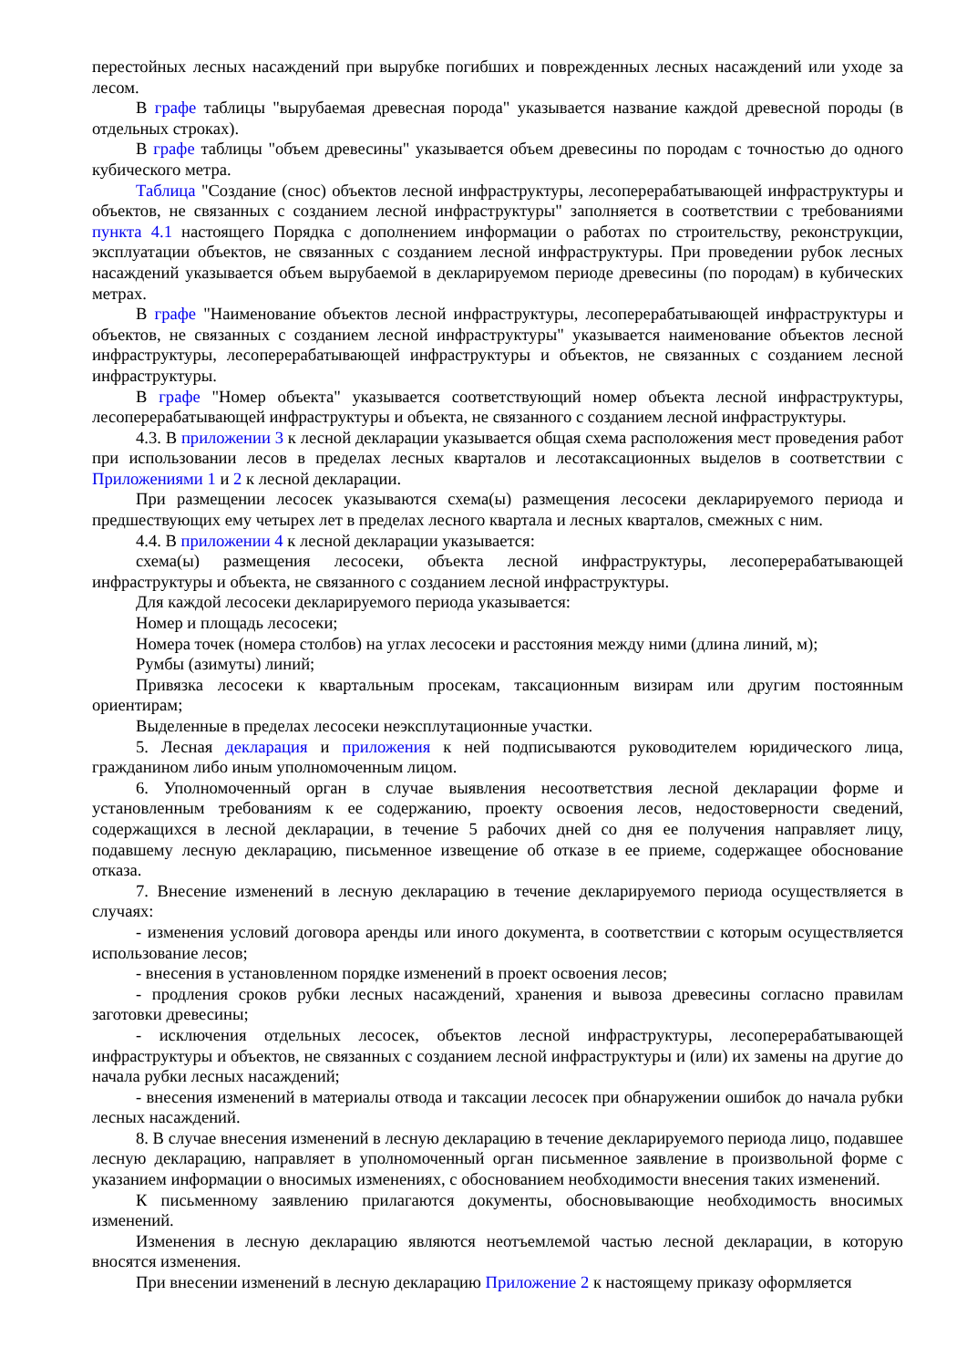перестойных лесных насаждений при вырубке погибших и поврежденных лесных насаждений или уходе за лесом.
В графе таблицы "вырубаемая древесная порода" указывается название каждой древесной породы (в отдельных строках).
В графе таблицы "объем древесины" указывается объем древесины по породам с точностью до одного кубического метра.
Таблица "Создание (снос) объектов лесной инфраструктуры, лесоперерабатывающей инфраструктуры и объектов, не связанных с созданием лесной инфраструктуры" заполняется в соответствии с требованиями пункта 4.1 настоящего Порядка с дополнением информации о работах по строительству, реконструкции, эксплуатации объектов, не связанных с созданием лесной инфраструктуры. При проведении рубок лесных насаждений указывается объем вырубаемой в декларируемом периоде древесины (по породам) в кубических метрах.
В графе "Наименование объектов лесной инфраструктуры, лесоперерабатывающей инфраструктуры и объектов, не связанных с созданием лесной инфраструктуры" указывается наименование объектов лесной инфраструктуры, лесоперерабатывающей инфраструктуры и объектов, не связанных с созданием лесной инфраструктуры.
В графе "Номер объекта" указывается соответствующий номер объекта лесной инфраструктуры, лесоперерабатывающей инфраструктуры и объекта, не связанного с созданием лесной инфраструктуры.
4.3. В приложении 3 к лесной декларации указывается общая схема расположения мест проведения работ при использовании лесов в пределах лесных кварталов и лесотаксационных выделов в соответствии с Приложениями 1 и 2 к лесной декларации.
При размещении лесосек указываются схема(ы) размещения лесосеки декларируемого периода и предшествующих ему четырех лет в пределах лесного квартала и лесных кварталов, смежных с ним.
4.4. В приложении 4 к лесной декларации указывается:
схема(ы) размещения лесосеки, объекта лесной инфраструктуры, лесоперерабатывающей инфраструктуры и объекта, не связанного с созданием лесной инфраструктуры.
Для каждой лесосеки декларируемого периода указывается:
Номер и площадь лесосеки;
Номера точек (номера столбов) на углах лесосеки и расстояния между ними (длина линий, м);
Румбы (азимуты) линий;
Привязка лесосеки к квартальным просекам, таксационным визирам или другим постоянным ориентирам;
Выделенные в пределах лесосеки неэксплутационные участки.
5. Лесная декларация и приложения к ней подписываются руководителем юридического лица, гражданином либо иным уполномоченным лицом.
6. Уполномоченный орган в случае выявления несоответствия лесной декларации форме и установленным требованиям к ее содержанию, проекту освоения лесов, недостоверности сведений, содержащихся в лесной декларации, в течение 5 рабочих дней со дня ее получения направляет лицу, подавшему лесную декларацию, письменное извещение об отказе в ее приеме, содержащее обоснование отказа.
7. Внесение изменений в лесную декларацию в течение декларируемого периода осуществляется в случаях:
- изменения условий договора аренды или иного документа, в соответствии с которым осуществляется использование лесов;
- внесения в установленном порядке изменений в проект освоения лесов;
- продления сроков рубки лесных насаждений, хранения и вывоза древесины согласно правилам заготовки древесины;
- исключения отдельных лесосек, объектов лесной инфраструктуры, лесоперерабатывающей инфраструктуры и объектов, не связанных с созданием лесной инфраструктуры и (или) их замены на другие до начала рубки лесных насаждений;
- внесения изменений в материалы отвода и таксации лесосек при обнаружении ошибок до начала рубки лесных насаждений.
8. В случае внесения изменений в лесную декларацию в течение декларируемого периода лицо, подавшее лесную декларацию, направляет в уполномоченный орган письменное заявление в произвольной форме с указанием информации о вносимых изменениях, с обоснованием необходимости внесения таких изменений.
К письменному заявлению прилагаются документы, обосновывающие необходимость вносимых изменений.
Изменения в лесную декларацию являются неотъемлемой частью лесной декларации, в которую вносятся изменения.
При внесении изменений в лесную декларацию Приложение 2 к настоящему приказу оформляется